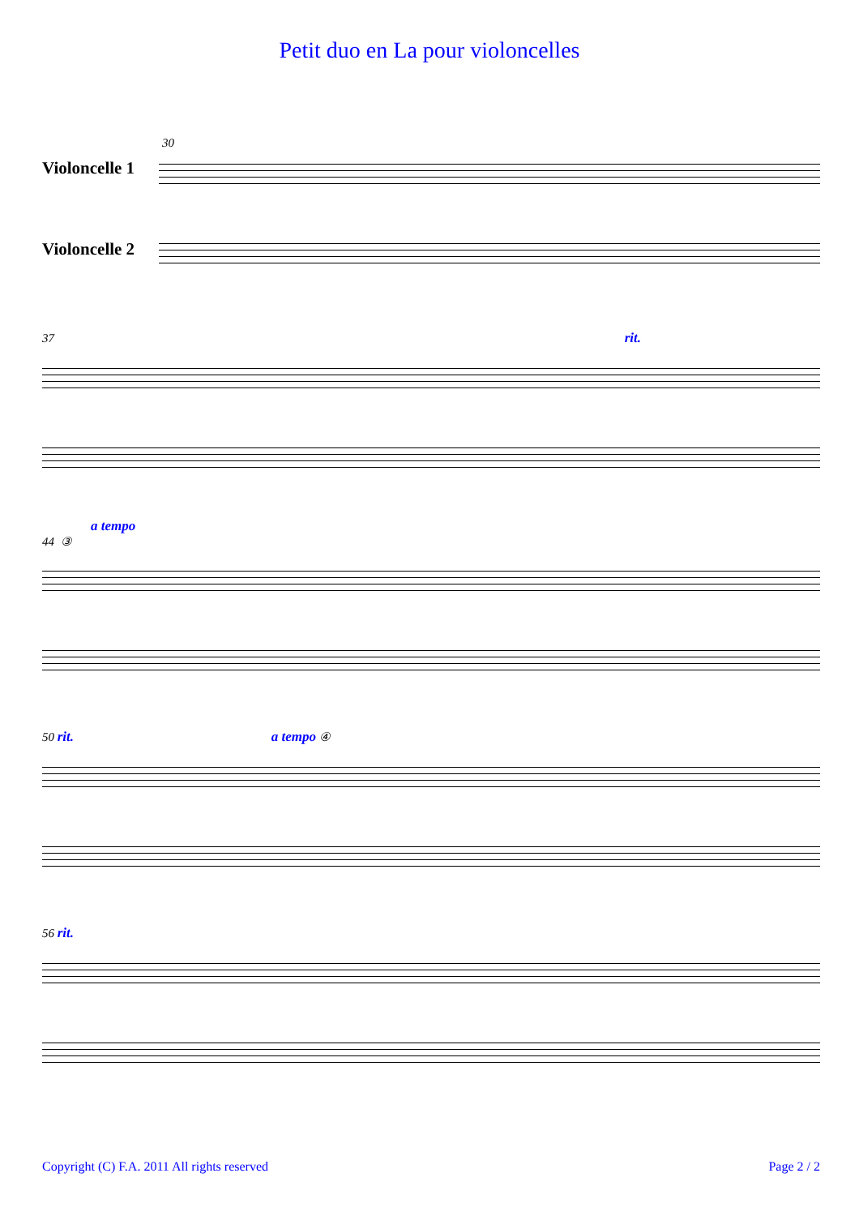Petit duo en La pour violoncelles
30
Violoncelle 1
Violoncelle 2
37 rit.
a tempo
44 ③
50 rit. a tempo ④
56 rit.
Copyright (C) F.A. 2011 All rights reserved Page 2 / 2